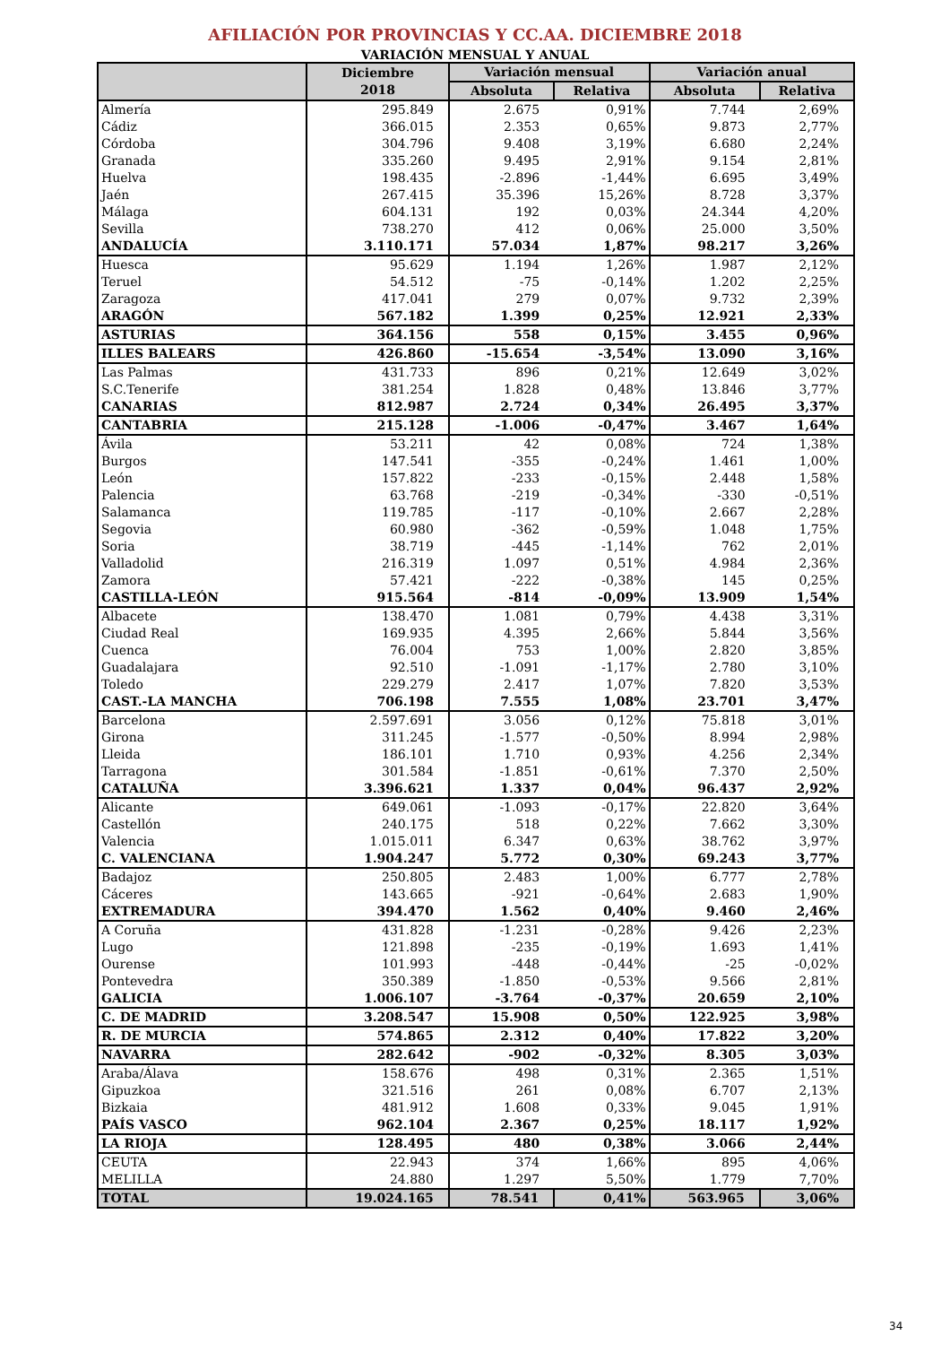AFILIACIÓN POR PROVINCIAS Y CC.AA. DICIEMBRE 2018
VARIACIÓN MENSUAL Y ANUAL
| | Diciembre 2018 | Variación mensual | | Variación anual | |
| --- | --- | --- | --- | --- | --- |
| | | Absoluta | Relativa | Absoluta | Relativa |
| Almería | 295.849 | 2.675 | 0,91% | 7.744 | 2,69% |
| Cádiz | 366.015 | 2.353 | 0,65% | 9.873 | 2,77% |
| Córdoba | 304.796 | 9.408 | 3,19% | 6.680 | 2,24% |
| Granada | 335.260 | 9.495 | 2,91% | 9.154 | 2,81% |
| Huelva | 198.435 | -2.896 | -1,44% | 6.695 | 3,49% |
| Jaén | 267.415 | 35.396 | 15,26% | 8.728 | 3,37% |
| Málaga | 604.131 | 192 | 0,03% | 24.344 | 4,20% |
| Sevilla | 738.270 | 412 | 0,06% | 25.000 | 3,50% |
| ANDALUCÍA | 3.110.171 | 57.034 | 1,87% | 98.217 | 3,26% |
| Huesca | 95.629 | 1.194 | 1,26% | 1.987 | 2,12% |
| Teruel | 54.512 | -75 | -0,14% | 1.202 | 2,25% |
| Zaragoza | 417.041 | 279 | 0,07% | 9.732 | 2,39% |
| ARAGÓN | 567.182 | 1.399 | 0,25% | 12.921 | 2,33% |
| ASTURIAS | 364.156 | 558 | 0,15% | 3.455 | 0,96% |
| ILLES BALEARS | 426.860 | -15.654 | -3,54% | 13.090 | 3,16% |
| Las Palmas | 431.733 | 896 | 0,21% | 12.649 | 3,02% |
| S.C.Tenerife | 381.254 | 1.828 | 0,48% | 13.846 | 3,77% |
| CANARIAS | 812.987 | 2.724 | 0,34% | 26.495 | 3,37% |
| CANTABRIA | 215.128 | -1.006 | -0,47% | 3.467 | 1,64% |
| Ávila | 53.211 | 42 | 0,08% | 724 | 1,38% |
| Burgos | 147.541 | -355 | -0,24% | 1.461 | 1,00% |
| León | 157.822 | -233 | -0,15% | 2.448 | 1,58% |
| Palencia | 63.768 | -219 | -0,34% | -330 | -0,51% |
| Salamanca | 119.785 | -117 | -0,10% | 2.667 | 2,28% |
| Segovia | 60.980 | -362 | -0,59% | 1.048 | 1,75% |
| Soria | 38.719 | -445 | -1,14% | 762 | 2,01% |
| Valladolid | 216.319 | 1.097 | 0,51% | 4.984 | 2,36% |
| Zamora | 57.421 | -222 | -0,38% | 145 | 0,25% |
| CASTILLA-LEÓN | 915.564 | -814 | -0,09% | 13.909 | 1,54% |
| Albacete | 138.470 | 1.081 | 0,79% | 4.438 | 3,31% |
| Ciudad Real | 169.935 | 4.395 | 2,66% | 5.844 | 3,56% |
| Cuenca | 76.004 | 753 | 1,00% | 2.820 | 3,85% |
| Guadalajara | 92.510 | -1.091 | -1,17% | 2.780 | 3,10% |
| Toledo | 229.279 | 2.417 | 1,07% | 7.820 | 3,53% |
| CAST.-LA MANCHA | 706.198 | 7.555 | 1,08% | 23.701 | 3,47% |
| Barcelona | 2.597.691 | 3.056 | 0,12% | 75.818 | 3,01% |
| Girona | 311.245 | -1.577 | -0,50% | 8.994 | 2,98% |
| Lleida | 186.101 | 1.710 | 0,93% | 4.256 | 2,34% |
| Tarragona | 301.584 | -1.851 | -0,61% | 7.370 | 2,50% |
| CATALUÑA | 3.396.621 | 1.337 | 0,04% | 96.437 | 2,92% |
| Alicante | 649.061 | -1.093 | -0,17% | 22.820 | 3,64% |
| Castellón | 240.175 | 518 | 0,22% | 7.662 | 3,30% |
| Valencia | 1.015.011 | 6.347 | 0,63% | 38.762 | 3,97% |
| C. VALENCIANA | 1.904.247 | 5.772 | 0,30% | 69.243 | 3,77% |
| Badajoz | 250.805 | 2.483 | 1,00% | 6.777 | 2,78% |
| Cáceres | 143.665 | -921 | -0,64% | 2.683 | 1,90% |
| EXTREMADURA | 394.470 | 1.562 | 0,40% | 9.460 | 2,46% |
| A Coruña | 431.828 | -1.231 | -0,28% | 9.426 | 2,23% |
| Lugo | 121.898 | -235 | -0,19% | 1.693 | 1,41% |
| Ourense | 101.993 | -448 | -0,44% | -25 | -0,02% |
| Pontevedra | 350.389 | -1.850 | -0,53% | 9.566 | 2,81% |
| GALICIA | 1.006.107 | -3.764 | -0,37% | 20.659 | 2,10% |
| C. DE MADRID | 3.208.547 | 15.908 | 0,50% | 122.925 | 3,98% |
| R. DE MURCIA | 574.865 | 2.312 | 0,40% | 17.822 | 3,20% |
| NAVARRA | 282.642 | -902 | -0,32% | 8.305 | 3,03% |
| Araba/Álava | 158.676 | 498 | 0,31% | 2.365 | 1,51% |
| Gipuzkoa | 321.516 | 261 | 0,08% | 6.707 | 2,13% |
| Bizkaia | 481.912 | 1.608 | 0,33% | 9.045 | 1,91% |
| PAÍS VASCO | 962.104 | 2.367 | 0,25% | 18.117 | 1,92% |
| LA RIOJA | 128.495 | 480 | 0,38% | 3.066 | 2,44% |
| CEUTA | 22.943 | 374 | 1,66% | 895 | 4,06% |
| MELILLA | 24.880 | 1.297 | 5,50% | 1.779 | 7,70% |
| TOTAL | 19.024.165 | 78.541 | 0,41% | 563.965 | 3,06% |
34